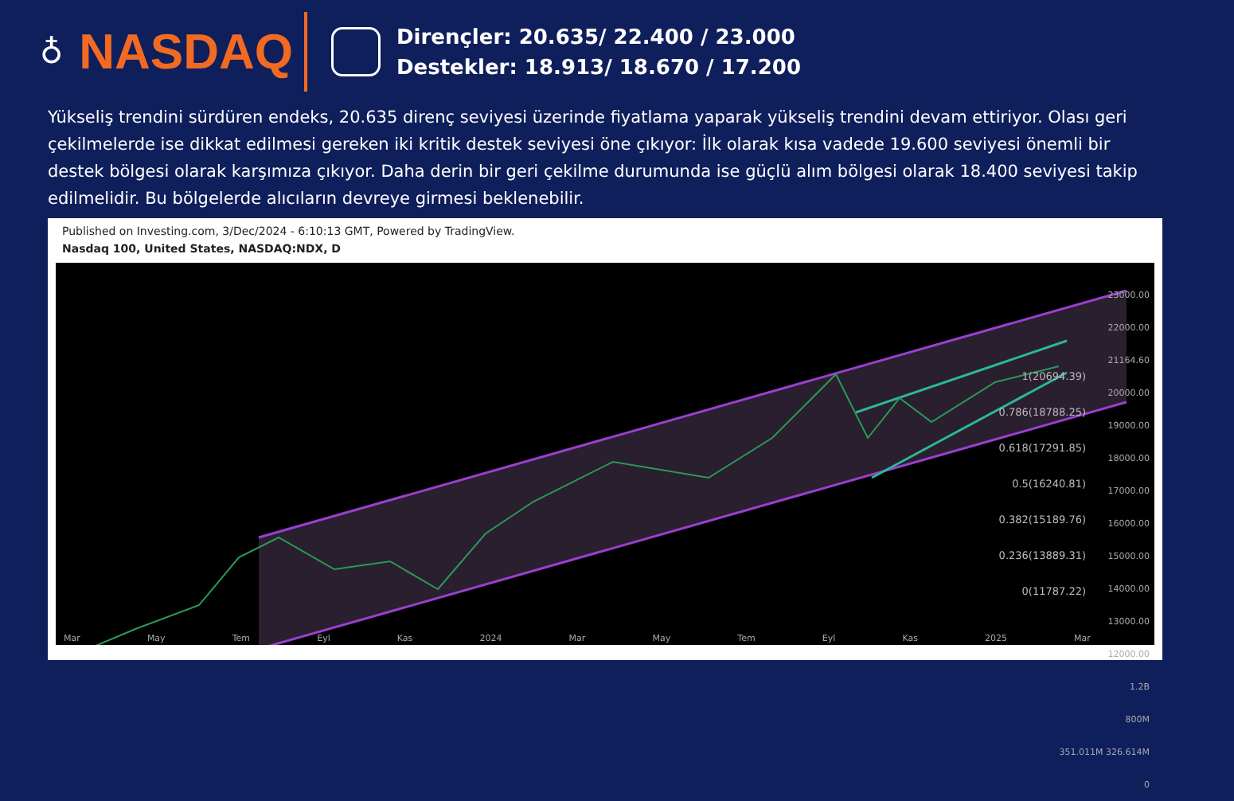♁
NASDAQ
Dirençler: 20.635/ 22.400 / 23.000
Destekler: 18.913/ 18.670 / 17.200
Yükseliş trendini sürdüren endeks, 20.635 direnç seviyesi üzerinde fiyatlama yaparak yükseliş trendini devam ettiriyor. Olası geri çekilmelerde ise dikkat edilmesi gereken iki kritik destek seviyesi öne çıkıyor: İlk olarak kısa vadede 19.600 seviyesi önemli bir destek bölgesi olarak karşımıza çıkıyor. Daha derin bir geri çekilme durumunda ise güçlü alım bölgesi olarak 18.400 seviyesi takip edilmelidir. Bu bölgelerde alıcıların devreye girmesi beklenebilir.
Published on Investing.com, 3/Dec/2024 - 6:10:13 GMT, Powered by TradingView.
Nasdaq 100, United States, NASDAQ:NDX, D
23000.00
22000.00
21164.60
20000.00
19000.00
18000.00
17000.00
16000.00
15000.00
14000.00
13000.00
12000.00
1.2B
800M
351.011M 326.614M
0
1(20694.39)
0.786(18788.25)
0.618(17291.85)
0.5(16240.81)
0.382(15189.76)
0.236(13889.31)
0(11787.22)
Mar May Tem Eyl Kas 2024 Mar May Tem Eyl Kas 2025 Mar